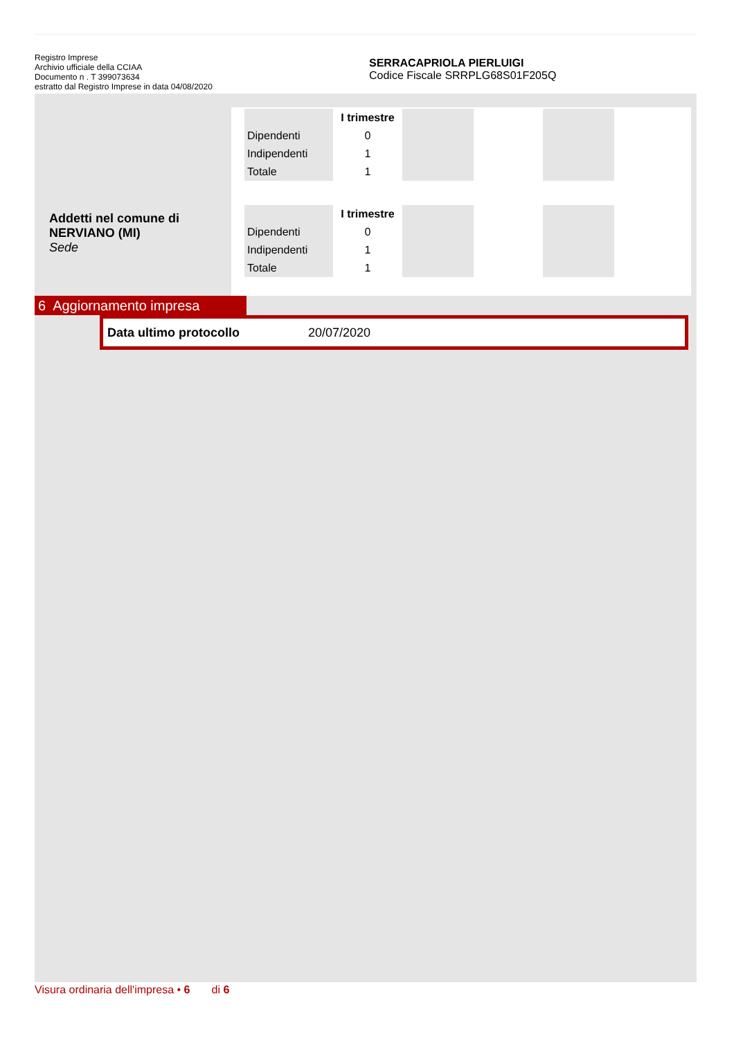Registro Imprese
Archivio ufficiale della CCIAA
Documento n . T 399073634
estratto dal Registro Imprese in data 04/08/2020
SERRACAPRIOLA PIERLUIGI
Codice Fiscale SRRPLG68S01F205Q
Addetti nel comune di
NERVIANO (MI)
Sede
| | I trimestre | | | | |
| --- | --- | --- | --- | --- | --- |
| Dipendenti | 0 | | | | |
| Indipendenti | 1 | | | | |
| Totale | 1 | | | | |
| | I trimestre | | | | |
| --- | --- | --- | --- | --- | --- |
| Dipendenti | 0 | | | | |
| Indipendenti | 1 | | | | |
| Totale | 1 | | | | |
6 Aggiornamento impresa
Data ultimo protocollo 20/07/2020
Visura ordinaria dell'impresa • 6 di 6